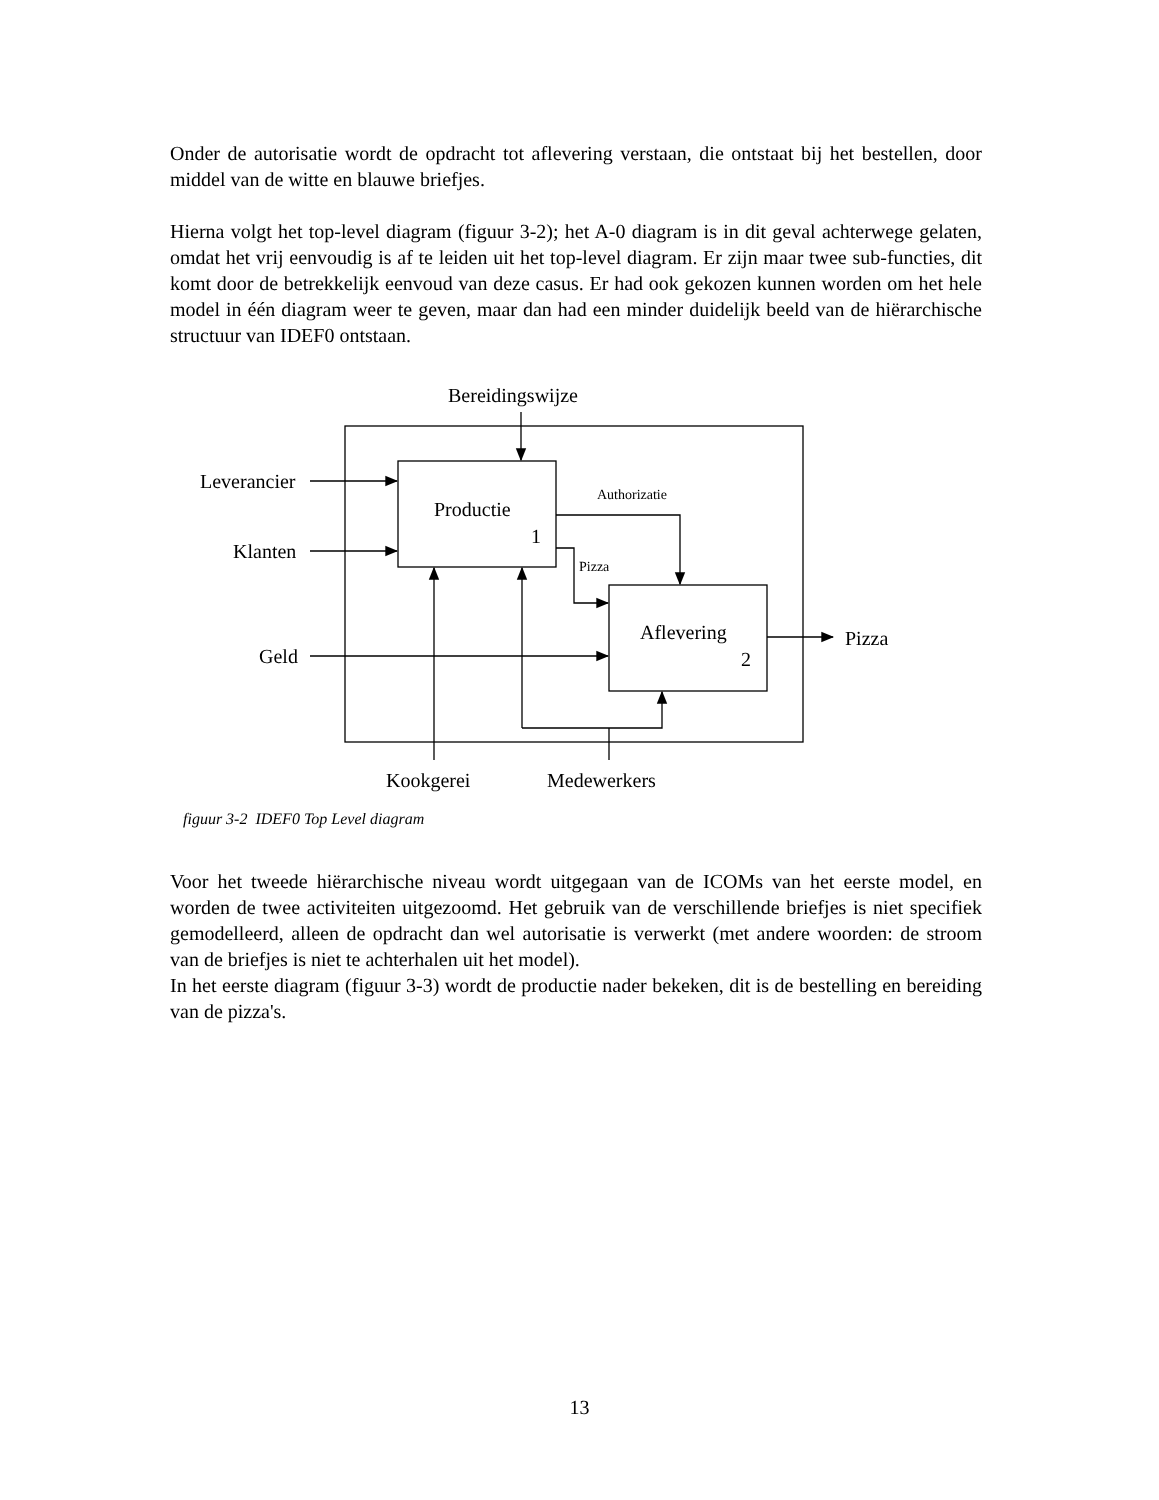Onder de autorisatie wordt de opdracht tot aflevering verstaan, die ontstaat bij het bestellen, door middel van de witte en blauwe briefjes.
Hierna volgt het top-level diagram (figuur 3-2); het A-0 diagram is in dit geval achterwege gelaten, omdat het vrij eenvoudig is af te leiden uit het top-level diagram. Er zijn maar twee sub-functies, dit komt door de betrekkelijk eenvoud van deze casus. Er had ook gekozen kunnen worden om het hele model in één diagram weer te geven, maar dan had een minder duidelijk beeld van de hiërarchische structuur van IDEF0 ontstaan.
Bereidingswijze
Leverancier
Klanten
Geld
Productie
1
Authorizatie
Pizza
Aflevering
2
Pizza
Kookgerei
Medewerkers
figuur 3-2 IDEF0 Top Level diagram
Voor het tweede hiërarchische niveau wordt uitgegaan van de ICOMs van het eerste model, en worden de twee activiteiten uitgezoomd. Het gebruik van de verschillende briefjes is niet specifiek gemodelleerd, alleen de opdracht dan wel autorisatie is verwerkt (met andere woorden: de stroom van de briefjes is niet te achterhalen uit het model).
In het eerste diagram (figuur 3-3) wordt de productie nader bekeken, dit is de bestelling en bereiding van de pizza's.
13